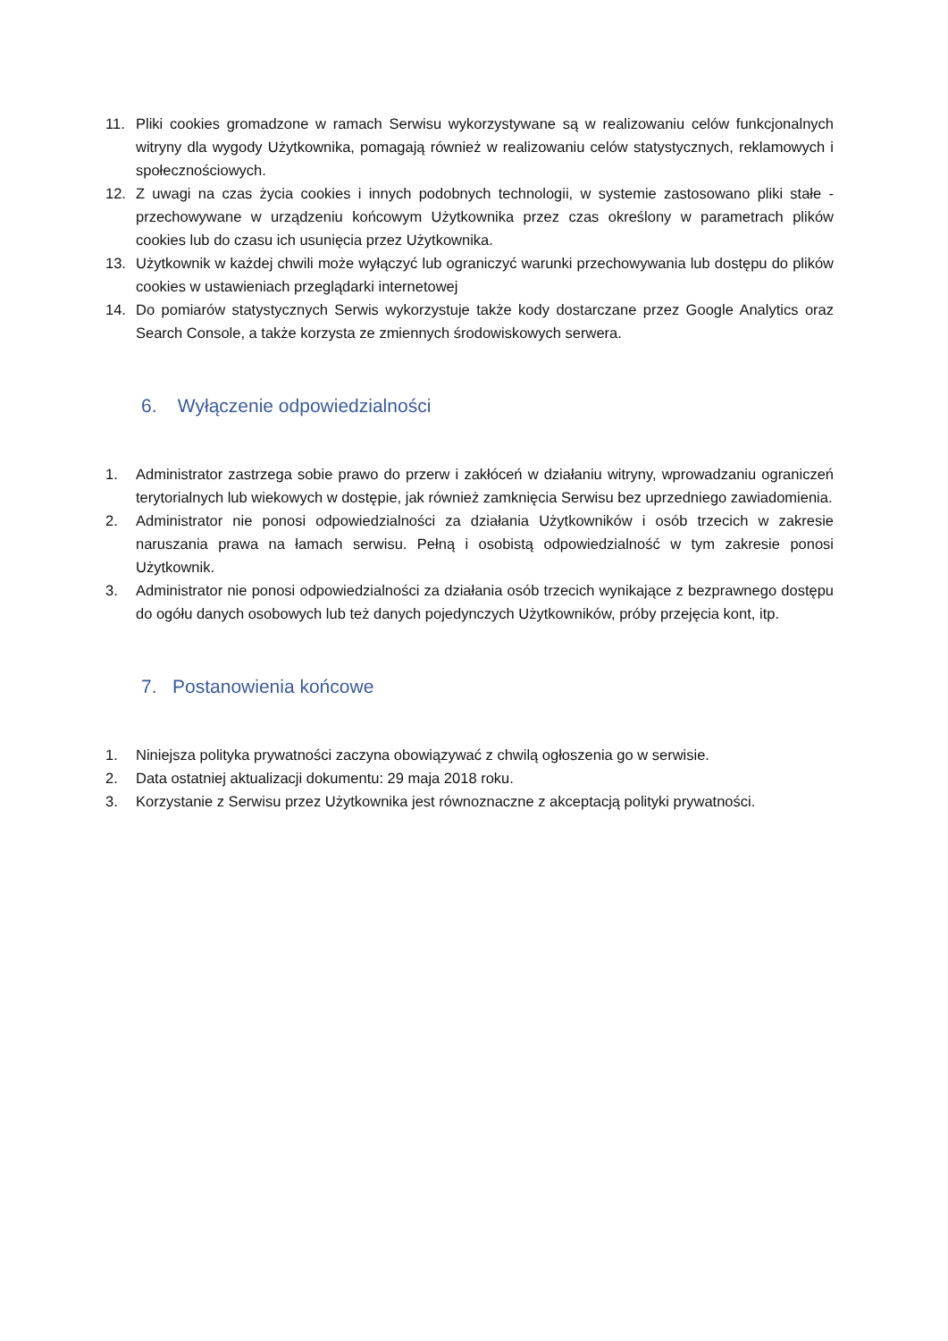11. Pliki cookies gromadzone w ramach Serwisu wykorzystywane są w realizowaniu celów funkcjonalnych witryny dla wygody Użytkownika, pomagają również w realizowaniu celów statystycznych, reklamowych i społecznościowych.
12. Z uwagi na czas życia cookies i innych podobnych technologii, w systemie zastosowano pliki stałe - przechowywane w urządzeniu końcowym Użytkownika przez czas określony w parametrach plików cookies lub do czasu ich usunięcia przez Użytkownika.
13. Użytkownik w każdej chwili może wyłączyć lub ograniczyć warunki przechowywania lub dostępu do plików cookies w ustawieniach przeglądarki internetowej
14. Do pomiarów statystycznych Serwis wykorzystuje także kody dostarczane przez Google Analytics oraz Search Console, a także korzysta ze zmiennych środowiskowych serwera.
6. Wyłączenie odpowiedzialności
1. Administrator zastrzega sobie prawo do przerw i zakłóceń w działaniu witryny, wprowadzaniu ograniczeń terytorialnych lub wiekowych w dostępie, jak również zamknięcia Serwisu bez uprzedniego zawiadomienia.
2. Administrator nie ponosi odpowiedzialności za działania Użytkowników i osób trzecich w zakresie naruszania prawa na łamach serwisu. Pełną i osobistą odpowiedzialność w tym zakresie ponosi Użytkownik.
3. Administrator nie ponosi odpowiedzialności za działania osób trzecich wynikające z bezprawnego dostępu do ogółu danych osobowych lub też danych pojedynczych Użytkowników, próby przejęcia kont, itp.
7. Postanowienia końcowe
1. Niniejsza polityka prywatności zaczyna obowiązywać z chwilą ogłoszenia go w serwisie.
2. Data ostatniej aktualizacji dokumentu: 29 maja 2018 roku.
3. Korzystanie z Serwisu przez Użytkownika jest równoznaczne z akceptacją polityki prywatności.